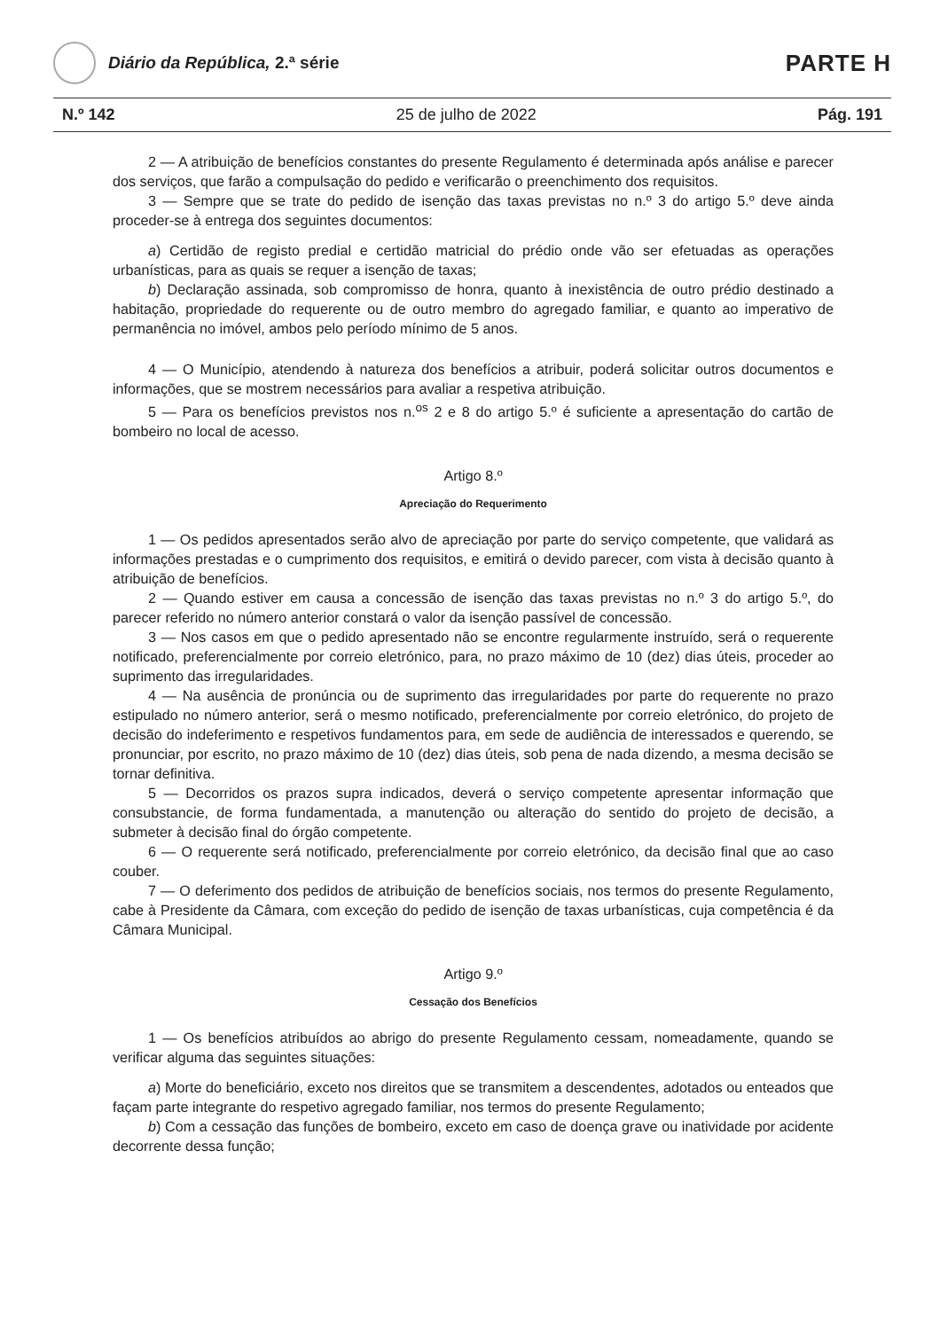Diário da República, 2.ª série
PARTE H
N.º 142 25 de julho de 2022 Pág. 191
2 — A atribuição de benefícios constantes do presente Regulamento é determinada após análise e parecer dos serviços, que farão a compulsação do pedido e verificarão o preenchimento dos requisitos.
3 — Sempre que se trate do pedido de isenção das taxas previstas no n.º 3 do artigo 5.º deve ainda proceder-se à entrega dos seguintes documentos:
a) Certidão de registo predial e certidão matricial do prédio onde vão ser efetuadas as operações urbanísticas, para as quais se requer a isenção de taxas;
b) Declaração assinada, sob compromisso de honra, quanto à inexistência de outro prédio destinado a habitação, propriedade do requerente ou de outro membro do agregado familiar, e quanto ao imperativo de permanência no imóvel, ambos pelo período mínimo de 5 anos.
4 — O Município, atendendo à natureza dos benefícios a atribuir, poderá solicitar outros documentos e informações, que se mostrem necessários para avaliar a respetiva atribuição.
5 — Para os benefícios previstos nos n.<sup>os</sup> 2 e 8 do artigo 5.º é suficiente a apresentação do cartão de bombeiro no local de acesso.
Artigo 8.º
Apreciação do Requerimento
1 — Os pedidos apresentados serão alvo de apreciação por parte do serviço competente, que validará as informações prestadas e o cumprimento dos requisitos, e emitirá o devido parecer, com vista à decisão quanto à atribuição de benefícios.
2 — Quando estiver em causa a concessão de isenção das taxas previstas no n.º 3 do artigo 5.º, do parecer referido no número anterior constará o valor da isenção passível de concessão.
3 — Nos casos em que o pedido apresentado não se encontre regularmente instruído, será o requerente notificado, preferencialmente por correio eletrónico, para, no prazo máximo de 10 (dez) dias úteis, proceder ao suprimento das irregularidades.
4 — Na ausência de pronúncia ou de suprimento das irregularidades por parte do requerente no prazo estipulado no número anterior, será o mesmo notificado, preferencialmente por correio eletrónico, do projeto de decisão do indeferimento e respetivos fundamentos para, em sede de audiência de interessados e querendo, se pronunciar, por escrito, no prazo máximo de 10 (dez) dias úteis, sob pena de nada dizendo, a mesma decisão se tornar definitiva.
5 — Decorridos os prazos supra indicados, deverá o serviço competente apresentar informação que consubstancie, de forma fundamentada, a manutenção ou alteração do sentido do projeto de decisão, a submeter à decisão final do órgão competente.
6 — O requerente será notificado, preferencialmente por correio eletrónico, da decisão final que ao caso couber.
7 — O deferimento dos pedidos de atribuição de benefícios sociais, nos termos do presente Regulamento, cabe à Presidente da Câmara, com exceção do pedido de isenção de taxas urbanísticas, cuja competência é da Câmara Municipal.
Artigo 9.º
Cessação dos Benefícios
1 — Os benefícios atribuídos ao abrigo do presente Regulamento cessam, nomeadamente, quando se verificar alguma das seguintes situações:
a) Morte do beneficiário, exceto nos direitos que se transmitem a descendentes, adotados ou enteados que façam parte integrante do respetivo agregado familiar, nos termos do presente Regulamento;
b) Com a cessação das funções de bombeiro, exceto em caso de doença grave ou inatividade por acidente decorrente dessa função;